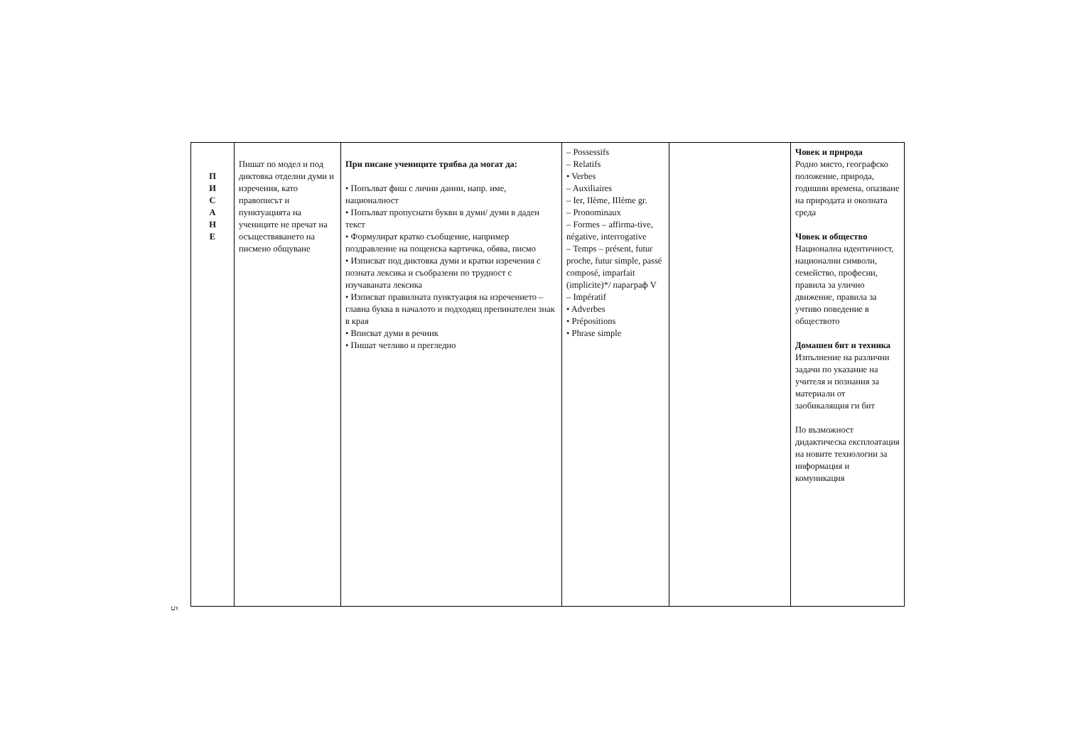| П И С А Н Е | Пишат по модел и под диктовка отделни думи и изречения, като правописът и пунктуацията на учениците не пречат на осъществяването на писмено общуване | При писане учениците трябва да могат да: • Попълват фиш с лични данни, напр. име, националност • Попълват пропуснати букви в думи/ думи в даден текст • Формулират кратко съобщение, например поздравление на пощенска картичка, обява, писмо • Изписват под диктовка думи и кратки изречения с позната лексика и съобразени по трудност с изучаваната лексика • Изписват правилната пунктуация на изречението – главна буква в началото и подходящ препинателен знак в края • Вписват думи в речник • Пишат четливо и прегледно | – Possessifs – Relatifs • Verbes – Auxiliaires – Ier, IIème, IIIème gr. – Pronominaux – Formes – affirma-tive, négative, interrogative – Temps – présent, futur proche, futur simple, passé composé, imparfait (implicite)*/ параграф V – Impératif • Adverbes • Prépositions • Phrase simple | | Човек и природа Родно място, географско положение, природа, годишни времена, опазване на природата и околната среда Човек и общество Национална идентичност, национални символи, семейство, професии, правила за улично движение, правила за учтиво поведение в обществото Домашен бит и техника Изпълнение на различни задачи по указание на учителя и познания за материали от заобикалящия ги бит По възможност дидактическа експлоатация на новите технологии за информация и комуникация |
5